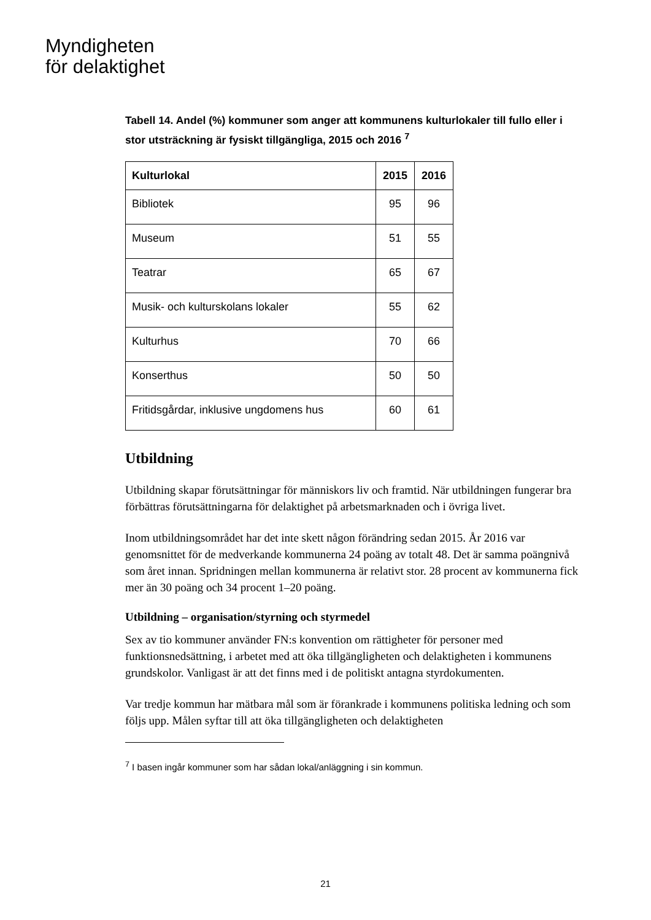Myndigheten
för delaktighet
Tabell 14. Andel (%) kommuner som anger att kommunens kulturlokaler till fullo eller i stor utsträckning är fysiskt tillgängliga, 2015 och 2016 <sup>7</sup>
| Kulturlokal | 2015 | 2016 |
| --- | --- | --- |
| Bibliotek | 95 | 96 |
| Museum | 51 | 55 |
| Teatrar | 65 | 67 |
| Musik- och kulturskolans lokaler | 55 | 62 |
| Kulturhus | 70 | 66 |
| Konserthus | 50 | 50 |
| Fritidsgårdar, inklusive ungdomens hus | 60 | 61 |
Utbildning
Utbildning skapar förutsättningar för människors liv och framtid. När utbildningen fungerar bra förbättras förutsättningarna för delaktighet på arbetsmarknaden och i övriga livet.
Inom utbildningsområdet har det inte skett någon förändring sedan 2015. År 2016 var genomsnittet för de medverkande kommunerna 24 poäng av totalt 48. Det är samma poängnivå som året innan. Spridningen mellan kommunerna är relativt stor. 28 procent av kommunerna fick mer än 30 poäng och 34 procent 1–20 poäng.
Utbildning – organisation/styrning och styrmedel
Sex av tio kommuner använder FN:s konvention om rättigheter för personer med funktionsnedsättning, i arbetet med att öka tillgängligheten och delaktigheten i kommunens grundskolor. Vanligast är att det finns med i de politiskt antagna styrdokumenten.
Var tredje kommun har mätbara mål som är förankrade i kommunens politiska ledning och som följs upp. Målen syftar till att öka tillgängligheten och delaktigheten
<sup>7</sup> I basen ingår kommuner som har sådan lokal/anläggning i sin kommun.
21